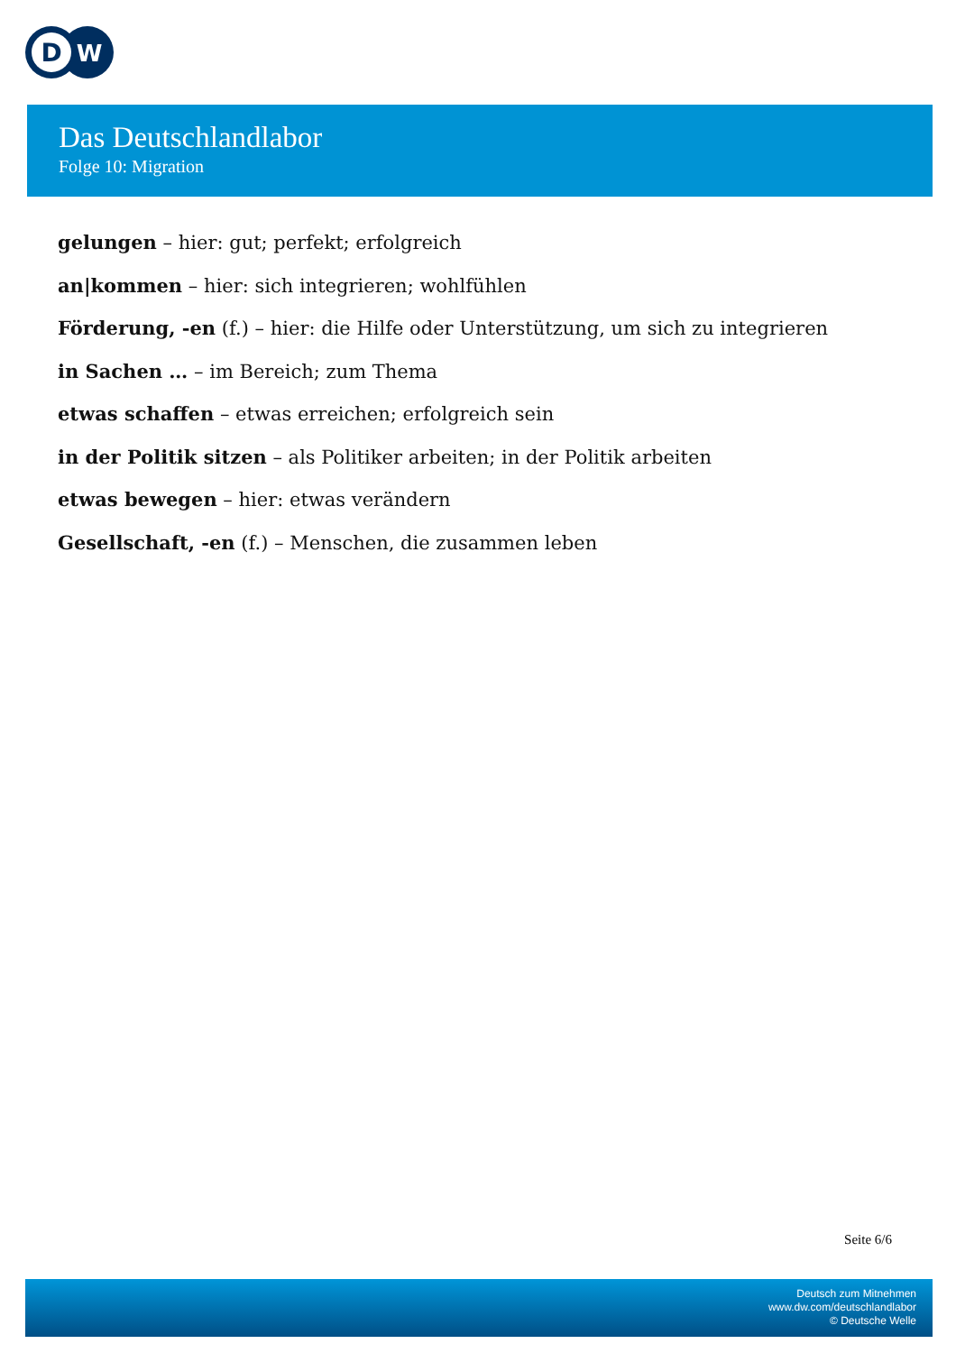D
W
Das Deutschlandlabor
Folge 10: Migration
gelungen – hier: gut; perfekt; erfolgreich
an|kommen – hier: sich integrieren; wohlfühlen
Förderung, -en (f.) – hier: die Hilfe oder Unterstützung, um sich zu integrieren
in Sachen … – im Bereich; zum Thema
etwas schaffen – etwas erreichen; erfolgreich sein
in der Politik sitzen – als Politiker arbeiten; in der Politik arbeiten
etwas bewegen – hier: etwas verändern
Gesellschaft, -en (f.) – Menschen, die zusammen leben
Seite 6/6
Deutsch zum Mitnehmen
www.dw.com/deutschlandlabor
© Deutsche Welle